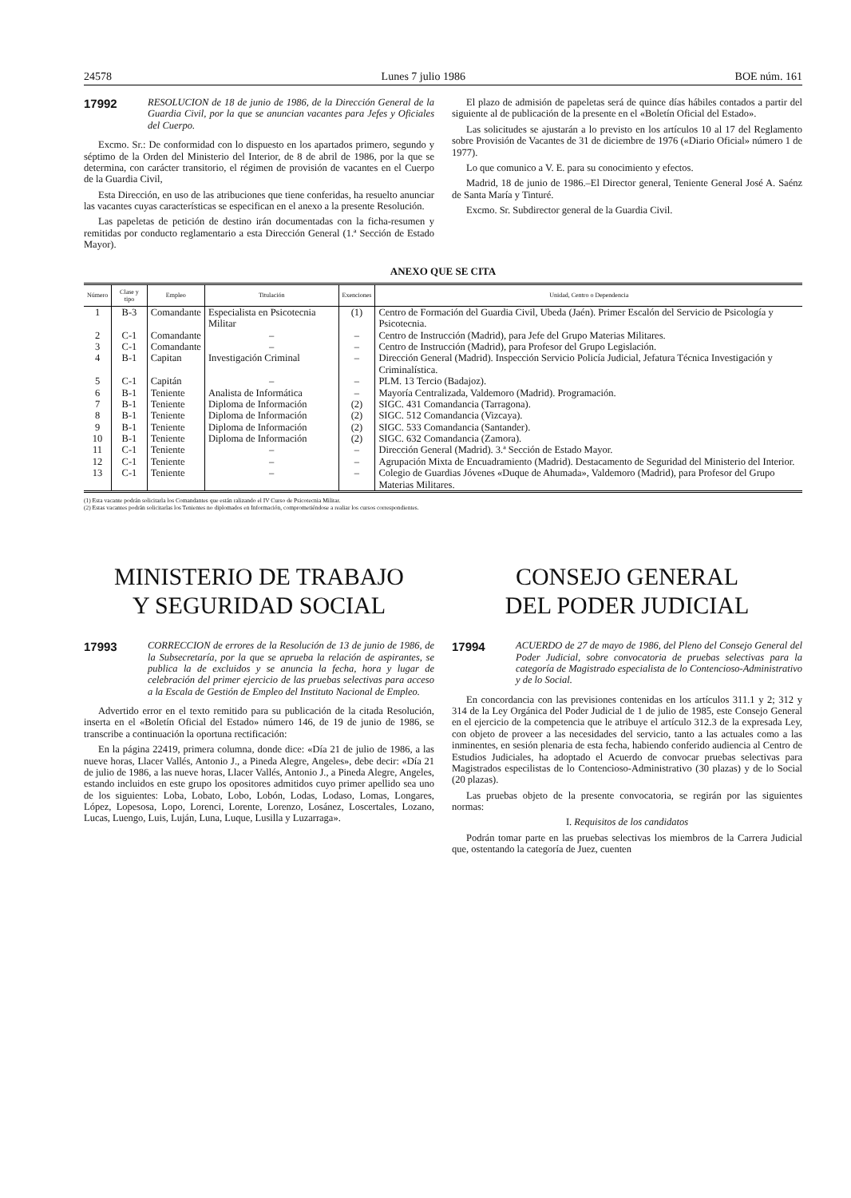24578 Lunes 7 julio 1986 BOE núm. 161
17992
RESOLUCION de 18 de junio de 1986, de la Dirección General de la Guardia Civil, por la que se anuncian vacantes para Jefes y Oficiales del Cuerpo.
Excmo. Sr.: De conformidad con lo dispuesto en los apartados primero, segundo y séptimo de la Orden del Ministerio del Interior, de 8 de abril de 1986, por la que se determina, con carácter transitorio, el régimen de provisión de vacantes en el Cuerpo de la Guardia Civil,
Esta Dirección, en uso de las atribuciones que tiene conferidas, ha resuelto anunciar las vacantes cuyas características se especifican en el anexo a la presente Resolución.
Las papeletas de petición de destino irán documentadas con la ficha-resumen y remitidas por conducto reglamentario a esta Dirección General (1.ª Sección de Estado Mayor).
El plazo de admisión de papeletas será de quince días hábiles contados a partir del siguiente al de publicación de la presente en el «Boletín Oficial del Estado».
Las solicitudes se ajustarán a lo previsto en los artículos 10 al 17 del Reglamento sobre Provisión de Vacantes de 31 de diciembre de 1976 («Diario Oficial» número 1 de 1977).
Lo que comunico a V. E. para su conocimiento y efectos.
Madrid, 18 de junio de 1986.–El Director general, Teniente General José A. Saénz de Santa María y Tinturé.
Excmo. Sr. Subdirector general de la Guardia Civil.
ANEXO QUE SE CITA
| Número | Clase y tipo | Empleo | Titulación | Exenciones | Unidad, Centro o Dependencia |
| --- | --- | --- | --- | --- | --- |
| 1 | B-3 | Comandante | Especialista en Psicotecnia Militar | (1) | Centro de Formación del Guardia Civil, Ubeda (Jaén). Primer Escalón del Servicio de Psicología y Psicotecnia. |
| 2 | C-1 | Comandante | – | – | Centro de Instrucción (Madrid), para Jefe del Grupo Materias Militares. |
| 3 | C-1 | Comandante | – | – | Centro de Instrucción (Madrid), para Profesor del Grupo Legislación. |
| 4 | B-1 | Capitan | Investigación Criminal | – | Dirección General (Madrid). Inspección Servicio Policía Judicial, Jefatura Técnica Investigación y Criminalística. |
| 5 | C-1 | Capitán | – | – | PLM. 13 Tercio (Badajoz). |
| 6 | B-1 | Teniente | Analista de Informática | – | Mayoría Centralizada, Valdemoro (Madrid). Programación. |
| 7 | B-1 | Teniente | Diploma de Información | (2) | SIGC. 431 Comandancia (Tarragona). |
| 8 | B-1 | Teniente | Diploma de Información | (2) | SIGC. 512 Comandancia (Vizcaya). |
| 9 | B-1 | Teniente | Diploma de Información | (2) | SIGC. 533 Comandancia (Santander). |
| 10 | B-1 | Teniente | Diploma de Información | (2) | SIGC. 632 Comandancia (Zamora). |
| 11 | C-1 | Teniente | – | – | Dirección General (Madrid). 3.ª Sección de Estado Mayor. |
| 12 | C-1 | Teniente | – | – | Agrupación Mixta de Encuadramiento (Madrid). Destacamento de Seguridad del Ministerio del Interior. |
| 13 | C-1 | Teniente | – | – | Colegio de Guardias Jóvenes «Duque de Ahumada», Valdemoro (Madrid), para Profesor del Grupo Materias Militares. |
(1) Esta vacante podrán solicitarla los Comandantes que están ralizando el IV Curso de Psicotecnia Militar.
(2) Estas vacantes podrán solicitarlas los Tenientes no diplomados en Información, comprometiéndose a realiar los cursos correspondientes.
MINISTERIO DE TRABAJO
Y SEGURIDAD SOCIAL
17993
CORRECCION de errores de la Resolución de 13 de junio de 1986, de la Subsecretaría, por la que se aprueba la relación de aspirantes, se publica la de excluidos y se anuncia la fecha, hora y lugar de celebración del primer ejercicio de las pruebas selectivas para acceso a la Escala de Gestión de Empleo del Instituto Nacional de Empleo.
Advertido error en el texto remitido para su publicación de la citada Resolución, inserta en el «Boletín Oficial del Estado» número 146, de 19 de junio de 1986, se transcribe a continuación la oportuna rectificación:
En la página 22419, primera columna, donde dice: «Día 21 de julio de 1986, a las nueve horas, Llacer Vallés, Antonio J., a Pineda Alegre, Angeles», debe decir: «Día 21 de julio de 1986, a las nueve horas, Llacer Vallés, Antonio J., a Pineda Alegre, Angeles, estando incluidos en este grupo los opositores admitidos cuyo primer apellido sea uno de los siguientes: Loba, Lobato, Lobo, Lobón, Lodas, Lodaso, Lomas, Longares, López, Lopesosa, Lopo, Lorenci, Lorente, Lorenzo, Losánez, Loscertales, Lozano, Lucas, Luengo, Luis, Luján, Luna, Luque, Lusilla y Luzarraga».
CONSEJO GENERAL
DEL PODER JUDICIAL
17994
ACUERDO de 27 de mayo de 1986, del Pleno del Consejo General del Poder Judicial, sobre convocatoria de pruebas selectivas para la categoría de Magistrado especialista de lo Contencioso-Administrativo y de lo Social.
En concordancia con las previsiones contenidas en los artículos 311.1 y 2; 312 y 314 de la Ley Orgánica del Poder Judicial de 1 de julio de 1985, este Consejo General en el ejercicio de la competencia que le atribuye el artículo 312.3 de la expresada Ley, con objeto de proveer a las necesidades del servicio, tanto a las actuales como a las inminentes, en sesión plenaria de esta fecha, habiendo conferido audiencia al Centro de Estudios Judiciales, ha adoptado el Acuerdo de convocar pruebas selectivas para Magistrados especilistas de lo Contencioso-Administrativo (30 plazas) y de lo Social (20 plazas).
Las pruebas objeto de la presente convocatoria, se regirán por las siguientes normas:
I. Requisitos de los candidatos
Podrán tomar parte en las pruebas selectivas los miembros de la Carrera Judicial que, ostentando la categoría de Juez, cuenten